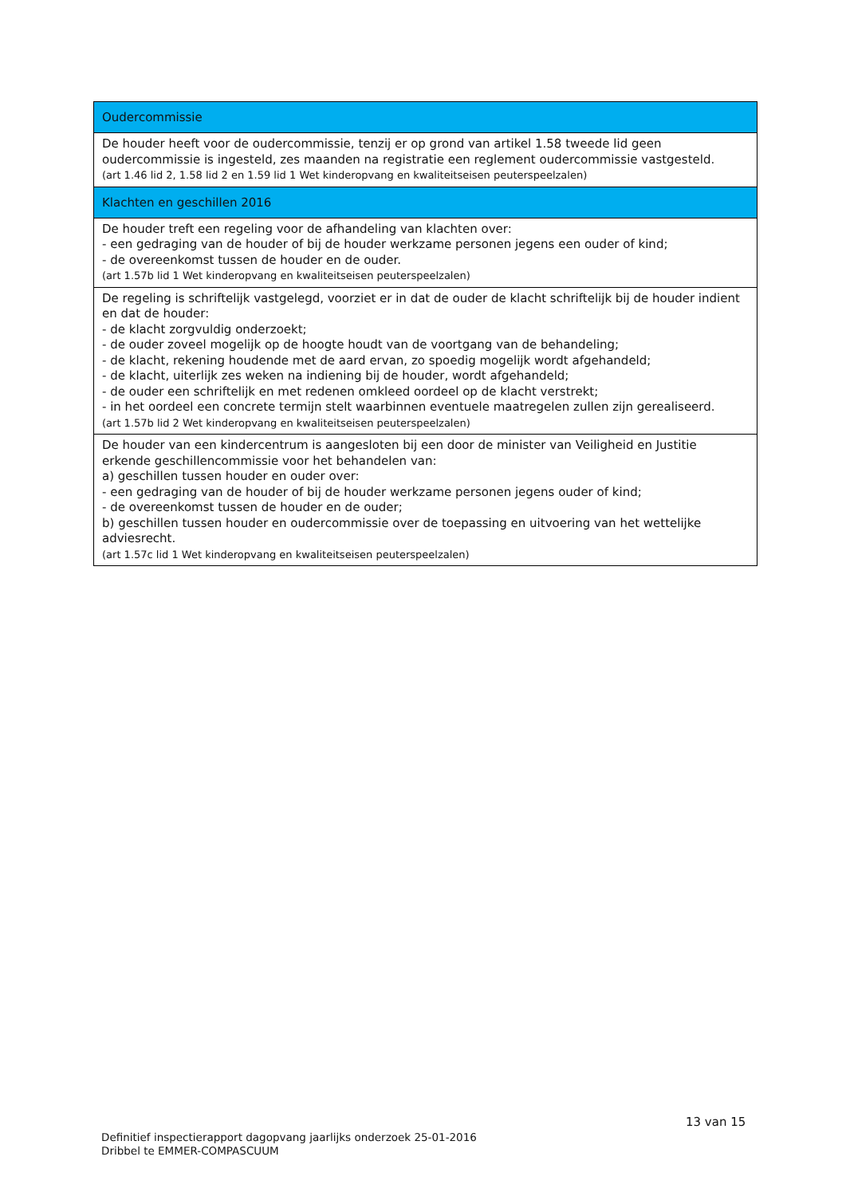| Oudercommissie |
| --- |
| De houder heeft voor de oudercommissie, tenzij er op grond van artikel 1.58 tweede lid geen oudercommissie is ingesteld, zes maanden na registratie een reglement oudercommissie vastgesteld. (art 1.46 lid 2, 1.58 lid 2 en 1.59 lid 1 Wet kinderopvang en kwaliteitseisen peuterspeelzalen) |
| Klachten en geschillen 2016 |
| De houder treft een regeling voor de afhandeling van klachten over: - een gedraging van de houder of bij de houder werkzame personen jegens een ouder of kind; - de overeenkomst tussen de houder en de ouder. (art 1.57b lid 1 Wet kinderopvang en kwaliteitseisen peuterspeelzalen) |
| De regeling is schriftelijk vastgelegd, voorziet er in dat de ouder de klacht schriftelijk bij de houder indient en dat de houder: - de klacht zorgvuldig onderzoekt; - de ouder zoveel mogelijk op de hoogte houdt van de voortgang van de behandeling; - de klacht, rekening houdende met de aard ervan, zo spoedig mogelijk wordt afgehandeld; - de klacht, uiterlijk zes weken na indiening bij de houder, wordt afgehandeld; - de ouder een schriftelijk en met redenen omkleed oordeel op de klacht verstrekt; - in het oordeel een concrete termijn stelt waarbinnen eventuele maatregelen zullen zijn gerealiseerd. (art 1.57b lid 2 Wet kinderopvang en kwaliteitseisen peuterspeelzalen) |
| De houder van een kindercentrum is aangesloten bij een door de minister van Veiligheid en Justitie erkende geschillencommissie voor het behandelen van: a) geschillen tussen houder en ouder over: - een gedraging van de houder of bij de houder werkzame personen jegens ouder of kind; - de overeenkomst tussen de houder en de ouder; b) geschillen tussen houder en oudercommissie over de toepassing en uitvoering van het wettelijke adviesrecht. (art 1.57c lid 1 Wet kinderopvang en kwaliteitseisen peuterspeelzalen) |
13 van 15
Definitief inspectierapport dagopvang jaarlijks onderzoek 25-01-2016
Dribbel te EMMER-COMPASCUUM